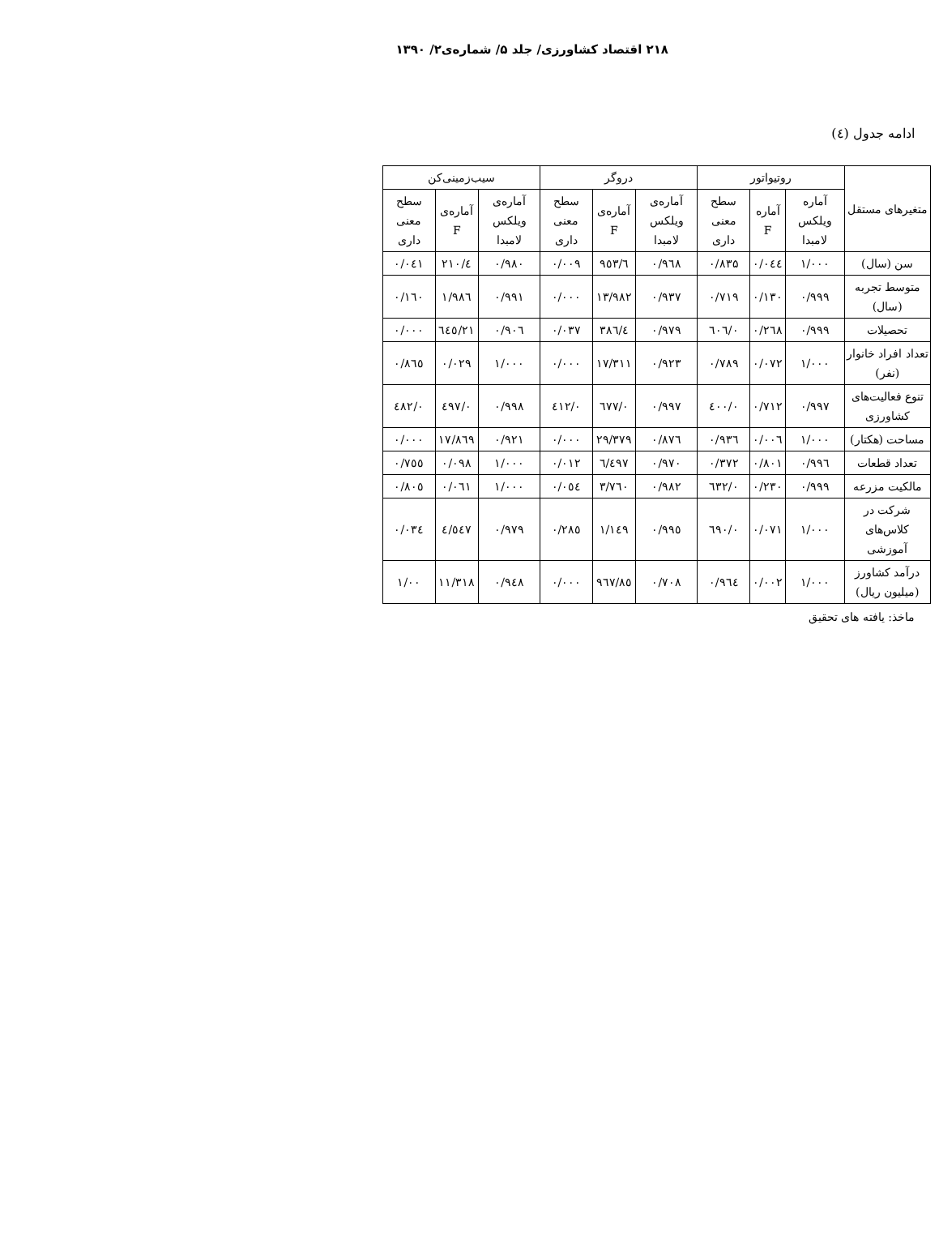۲۱۸ اقتصاد کشاورزی/ جلد ۵/ شماره‌ی۲/ ۱۳۹۰
ادامه جدول (٤)
| متغیرهای مستقل | روتیواتور | | | دروگر | | | سیب‌زمینی‌کن | | |
| --- | --- | --- | --- | --- | --- | --- | --- | --- | --- |
| | آماره ویلکس لامبدا | آماره F | سطح معنی داری | آماره‌ی ویلکس لامبدا | آماره‌ی F | سطح معنی داری | آماره‌ی ویلکس لامبدا | آماره‌ی F | سطح معنی داری |
| سن (سال) | ۱/۰۰۰ | ۰/۰٤٤ | ۰/۸۳۵ | ۰/۹٦۸ | ٦/۹٥۳ | ۰/۰۰۹ | ۰/۹۸۰ | ٤/۲۱۰ | ۰/۰٤۱ |
| متوسط تجربه (سال) | ۰/۹۹۹ | ۰/۱۳۰ | ۰/۷۱۹ | ۰/۹۳۷ | ۱۳/۹۸۲ | ۰/۰۰۰ | ۰/۹۹۱ | ۱/۹۸٦ | ۰/۱٦۰ |
| تحصیلات | ۰/۹۹۹ | ۰/۲٦۸ | ۰/٦۰٦ | ۰/۹۷۹ | ٤/۳۸٦ | ۰/۰۳۷ | ۰/۹۰٦ | ۲۱/٦٤٥ | ۰/۰۰۰ |
| تعداد افراد خانوار (نفر) | ۱/۰۰۰ | ۰/۰۷۲ | ۰/۷۸۹ | ۰/۹۲۳ | ۱۷/۳۱۱ | ۰/۰۰۰ | ۱/۰۰۰ | ۰/۰۲۹ | ۰/۸٦٥ |
| تنوع فعالیت‌های کشاورزی | ۰/۹۹۷ | ۰/۷۱۲ | ۰/٤۰۰ | ۰/۹۹۷ | ۰/٦۷۷ | ۰/٤۱۲ | ۰/۹۹۸ | ۰/٤۹۷ | ۰/٤۸۲ |
| مساحت (هکتار) | ۱/۰۰۰ | ۰/۰۰٦ | ۰/۹۳٦ | ۰/۸۷٦ | ۲۹/۳۷۹ | ۰/۰۰۰ | ۰/۹۲۱ | ۱۷/۸٦۹ | ۰/۰۰۰ |
| تعداد قطعات | ۰/۹۹٦ | ۰/۸۰۱ | ۰/۳۷۲ | ۰/۹۷۰ | ٦/٤۹۷ | ۰/۰۱۲ | ۱/۰۰۰ | ۰/۰۹۸ | ۰/۷٥٥ |
| مالکیت مزرعه | ۰/۹۹۹ | ۰/۲۳۰ | ۰/٦۳۲ | ۰/۹۸۲ | ۳/۷٦۰ | ۰/۰٥٤ | ۱/۰۰۰ | ۰/۰٦۱ | ۰/۸۰٥ |
| شرکت در کلاس‌های آموزشی | ۱/۰۰۰ | ۰/۰۷۱ | ۰/٦۹۰ | ۰/۹۹٥ | ۱/۱٤۹ | ۰/۲۸٥ | ۰/۹۷۹ | ٤/٥٤۷ | ۰/۰۳٤ |
| درآمد کشاورز (میلیون ریال) | ۱/۰۰۰ | ۰/۰۰۲ | ۰/۹٦٤ | ۰/۷۰۸ | ۸٥/۹٦۷ | ۰/۰۰۰ | ۰/۹٤۸ | ۱۱/۳۱۸ | ۱/۰۰ |
ماخذ: یافته های تحقیق